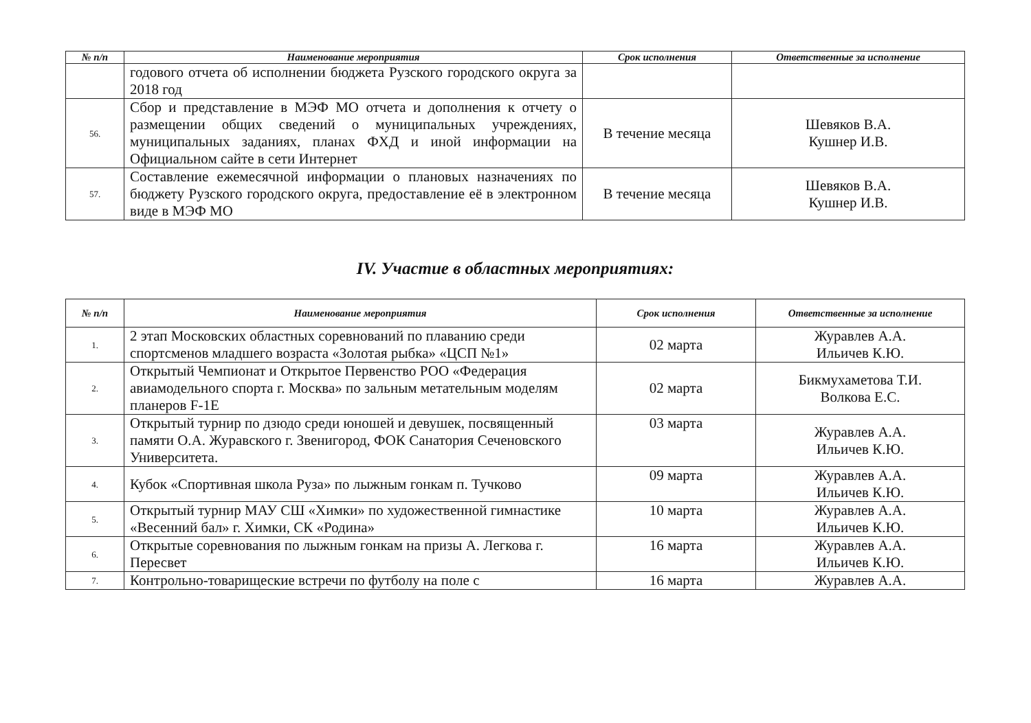| № п/п | Наименование мероприятия | Срок исполнения | Ответственные за исполнение |
| --- | --- | --- | --- |
| | годового отчета об исполнении бюджета Рузского городского округа за 2018 год | | |
| 56. | Сбор и представление в МЭФ МО отчета и дополнения к отчету о размещении общих сведений о муниципальных учреждениях, муниципальных заданиях, планах ФХД и иной информации на Официальном сайте в сети Интернет | В течение месяца | Шевяков В.А. Кушнер И.В. |
| 57. | Составление ежемесячной информации о плановых назначениях по бюджету Рузского городского округа, предоставление её в электронном виде в МЭФ МО | В течение месяца | Шевяков В.А. Кушнер И.В. |
IV. Участие в областных мероприятиях:
| № п/п | Наименование мероприятия | Срок исполнения | Ответственные за исполнение |
| --- | --- | --- | --- |
| 1. | 2 этап Московских областных соревнований по плаванию среди спортсменов младшего возраста «Золотая рыбка» «ЦСП №1» | 02 марта | Журавлев А.А. Ильичев К.Ю. |
| 2. | Открытый Чемпионат и Открытое Первенство РОО «Федерация авиамодельного спорта г. Москва» по зальным метательным моделям планеров F-1E | 02 марта | Бикмухаметова Т.И. Волкова Е.С. |
| 3. | Открытый турнир по дзюдо среди юношей и девушек, посвященный памяти О.А. Журавского г. Звенигород, ФОК Санатория Сеченовского Университета. | 03 марта | Журавлев А.А. Ильичев К.Ю. |
| 4. | Кубок «Спортивная школа Руза» по лыжным гонкам п. Тучково | 09 марта | Журавлев А.А. Ильичев К.Ю. |
| 5. | Открытый турнир МАУ СШ «Химки» по художественной гимнастике «Весенний бал» г. Химки, СК «Родина» | 10 марта | Журавлев А.А. Ильичев К.Ю. |
| 6. | Открытые соревнования по лыжным гонкам на призы А. Легкова г. Пересвет | 16 марта | Журавлев А.А. Ильичев К.Ю. |
| 7. | Контрольно-товарищеские встречи по футболу на поле с | 16 марта | Журавлев А.А. |